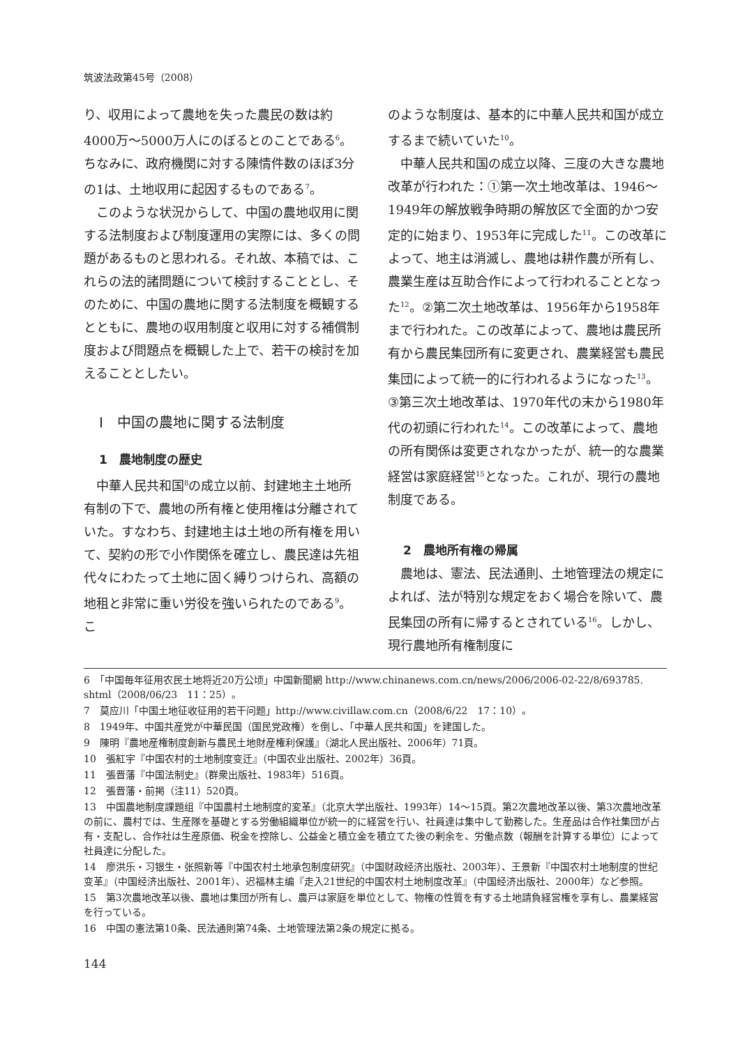筑波法政第45号（2008）
り、収用によって農地を失った農民の数は約4000万～5000万人にのぼるとのことである<sup>6</sup>。ちなみに、政府機関に対する陳情件数のほぼ3分の1は、土地収用に起因するものである<sup>7</sup>。
このような状況からして、中国の農地収用に関する法制度および制度運用の実際には、多くの問題があるものと思われる。それ故、本稿では、これらの法的諸問題について検討することとし、そのために、中国の農地に関する法制度を概観するとともに、農地の収用制度と収用に対する補償制度および問題点を概観した上で、若干の検討を加えることとしたい。
Ⅰ　中国の農地に関する法制度
1　農地制度の歴史
中華人民共和国<sup>8</sup>の成立以前、封建地主土地所有制の下で、農地の所有権と使用権は分離されていた。すなわち、封建地主は土地の所有権を用いて、契約の形で小作関係を確立し、農民達は先祖代々にわたって土地に固く縛りつけられ、高額の地租と非常に重い労役を強いられたのである<sup>9</sup>。こ
のような制度は、基本的に中華人民共和国が成立するまで続いていた<sup>10</sup>。
中華人民共和国の成立以降、三度の大きな農地改革が行われた：①第一次土地改革は、1946～1949年の解放戦争時期の解放区で全面的かつ安定的に始まり、1953年に完成した<sup>11</sup>。この改革によって、地主は消滅し、農地は耕作農が所有し、農業生産は互助合作によって行われることとなった<sup>12</sup>。②第二次土地改革は、1956年から1958年まで行われた。この改革によって、農地は農民所有から農民集団所有に変更され、農業経営も農民集団によって統一的に行われるようになった<sup>13</sup>。③第三次土地改革は、1970年代の末から1980年代の初頭に行われた<sup>14</sup>。この改革によって、農地の所有関係は変更されなかったが、統一的な農業経営は家庭経営<sup>15</sup>となった。これが、現行の農地制度である。
2　農地所有権の帰属
農地は、憲法、民法通則、土地管理法の規定によれば、法が特別な規定をおく場合を除いて、農民集団の所有に帰するとされている<sup>16</sup>。しかし、現行農地所有権制度に
6　「中国毎年征用农民土地将近20万公顷」中国新聞網 http://www.chinanews.com.cn/news/2006/2006-02-22/8/693785. shtml（2008/06/23　11：25）。
7　莫应川「中国土地征收征用的若干问题」http://www.civillaw.com.cn（2008/6/22　17：10）。
8　1949年、中国共産党が中華民国（国民党政権）を倒し、「中華人民共和国」を建国した。
9　陳明『農地産権制度創新与農民土地財産権利保護』（湖北人民出版社、2006年）71頁。
10　張紅宇『中国农村的土地制度变迁』（中国农业出版社、2002年）36頁。
11　張晋藩『中国法制史』（群衆出版社、1983年）516頁。
12　張晋藩・前掲（注11）520頁。
13　中国農地制度課題组『中国農村土地制度的変革』（北京大学出版社、1993年）14～15頁。第2次農地改革以後、第3次農地改革の前に、農村では、生産隊を基礎とする労働組織単位が統一的に経営を行い、社員達は集中して勤務した。生産品は合作社集団が占有・支配し、合作社は生産原価、税金を控除し、公益金と積立金を積立てた後の剰余を、労働点数（報酬を計算する単位）によって社員達に分配した。
14　廖洪乐・习银生・张照新等『中国农村土地承包制度研究』（中国财政经济出版社、2003年）、王景新『中国农村土地制度的世纪变革』（中国经济出版社、2001年）、迟福林主编『走入21世纪的中国农村土地制度改革』（中国经济出版社、2000年）など参照。
15　第3次農地改革以後、農地は集団が所有し、農戸は家庭を単位として、物権の性質を有する土地請負経営権を享有し、農業経営を行っている。
16　中国の憲法第10条、民法通則第74条、土地管理法第2条の規定に拠る。
144